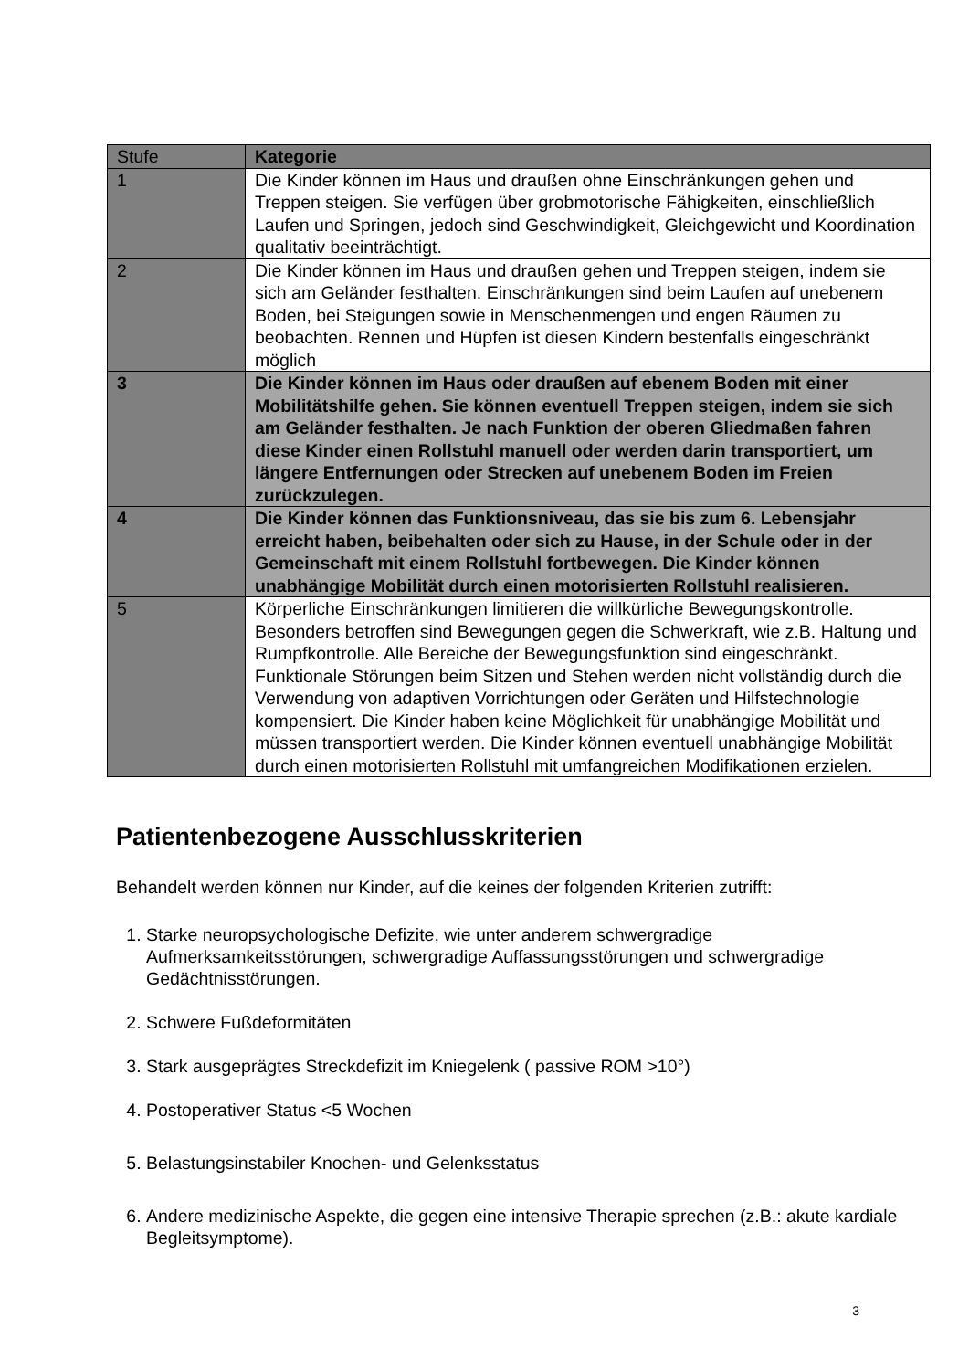| Stufe | Kategorie |
| --- | --- |
| 1 | Die Kinder können im Haus und draußen ohne Einschränkungen gehen und Treppen steigen. Sie verfügen über grobmotorische Fähigkeiten, einschließlich Laufen und Springen, jedoch sind Geschwindigkeit, Gleichgewicht und Koordination qualitativ beeinträchtigt. |
| 2 | Die Kinder können im Haus und draußen gehen und Treppen steigen, indem sie sich am Geländer festhalten. Einschränkungen sind beim Laufen auf unebenem Boden, bei Steigungen sowie in Menschenmengen und engen Räumen zu beobachten. Rennen und Hüpfen ist diesen Kindern bestenfalls eingeschränkt möglich |
| 3 | Die Kinder können im Haus oder draußen auf ebenem Boden mit einer Mobilitätshilfe gehen. Sie können eventuell Treppen steigen, indem sie sich am Geländer festhalten. Je nach Funktion der oberen Gliedmaßen fahren diese Kinder einen Rollstuhl manuell oder werden darin transportiert, um längere Entfernungen oder Strecken auf unebenem Boden im Freien zurückzulegen. |
| 4 | Die Kinder können das Funktionsniveau, das sie bis zum 6. Lebensjahr erreicht haben, beibehalten oder sich zu Hause, in der Schule oder in der Gemeinschaft mit einem Rollstuhl fortbewegen. Die Kinder können unabhängige Mobilität durch einen motorisierten Rollstuhl realisieren. |
| 5 | Körperliche Einschränkungen limitieren die willkürliche Bewegungskontrolle. Besonders betroffen sind Bewegungen gegen die Schwerkraft, wie z.B. Haltung und Rumpfkontrolle. Alle Bereiche der Bewegungsfunktion sind eingeschränkt. Funktionale Störungen beim Sitzen und Stehen werden nicht vollständig durch die Verwendung von adaptiven Vorrichtungen oder Geräten und Hilfstechnologie kompensiert. Die Kinder haben keine Möglichkeit für unabhängige Mobilität und müssen transportiert werden. Die Kinder können eventuell unabhängige Mobilität durch einen motorisierten Rollstuhl mit umfangreichen Modifikationen erzielen. |
Patientenbezogene Ausschlusskriterien
Behandelt werden können nur Kinder, auf die keines der folgenden Kriterien zutrifft:
1. Starke neuropsychologische Defizite, wie unter anderem schwergradige Aufmerksamkeitsstörungen, schwergradige Auffassungsstörungen und schwergradige Gedächtnisstörungen.
2. Schwere Fußdeformitäten
3. Stark ausgeprägtes Streckdefizit im Kniegelenk ( passive ROM >10°)
4. Postoperativer Status <5 Wochen
5. Belastungsinstabiler Knochen- und Gelenksstatus
6. Andere medizinische Aspekte, die gegen eine intensive Therapie sprechen (z.B.: akute kardiale Begleitsymptome).
3